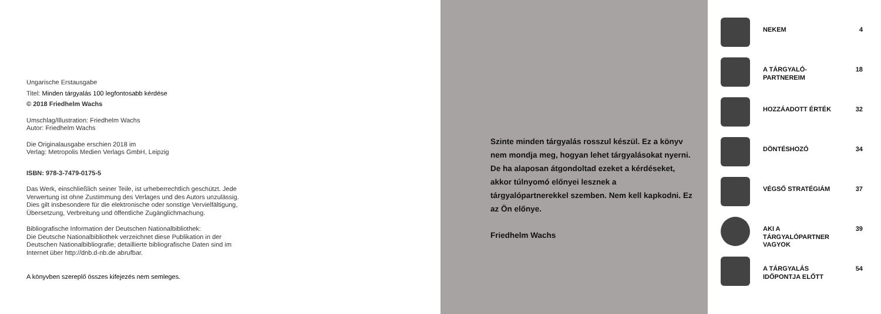Ungarische Erstausgabe
Titel: Minden tárgyalás 100 legfontosabb kérdése
© 2018 Friedhelm Wachs
Umschlag/Illustration: Friedhelm Wachs
Autor: Friedhelm Wachs
Die Originalausgabe erschien 2018 im
Verlag: Metropolis Medien Verlags GmbH, Leipzig
ISBN: 978-3-7479-0175-5
Das Werk, einschließlich seiner Teile, ist urheberrechtlich geschützt. Jede
Verwertung ist ohne Zustimmung des Verlages und des Autors unzulässig.
Dies gilt insbesondere für die elektronische oder sonstige Vervielfältigung,
Übersetzung, Verbreitung und öffentliche Zugänglichmachung.
Bibliografische Information der Deutschen Nationalbibliothek:
Die Deutsche Nationalbibliothek verzeichnet diese Publikation in der
Deutschen Nationalbibliografie; detaillierte bibliografische Daten sind im
Internet über http://dnb.d-nb.de abrufbar.
A könyvben szereplő összes kifejezés nem semleges.
Szinte minden tárgyalás rosszul készül. Ez a könyv nem mondja meg, hogyan lehet tárgyalásokat nyerni. De ha alaposan átgondoltad ezeket a kérdéseket, akkor túlnyomó előnyei lesznek a tárgyalópartnerekkel szemben. Nem kell kapkodni. Ez az Ön előnye.
Friedhelm Wachs
NEKEM
4
A TÁRGYALÓ-
PARTNEREIM
18
HOZZÁADOTT ÉRTÉK
32
DÖNTÉSHOZÓ
34
VÉGSŐ STRATÉGIÁM
37
AKI A TÁRGYALÓPARTNER VAGYOK
39
A TÁRGYALÁS IDŐPONTJA ELŐTT
54